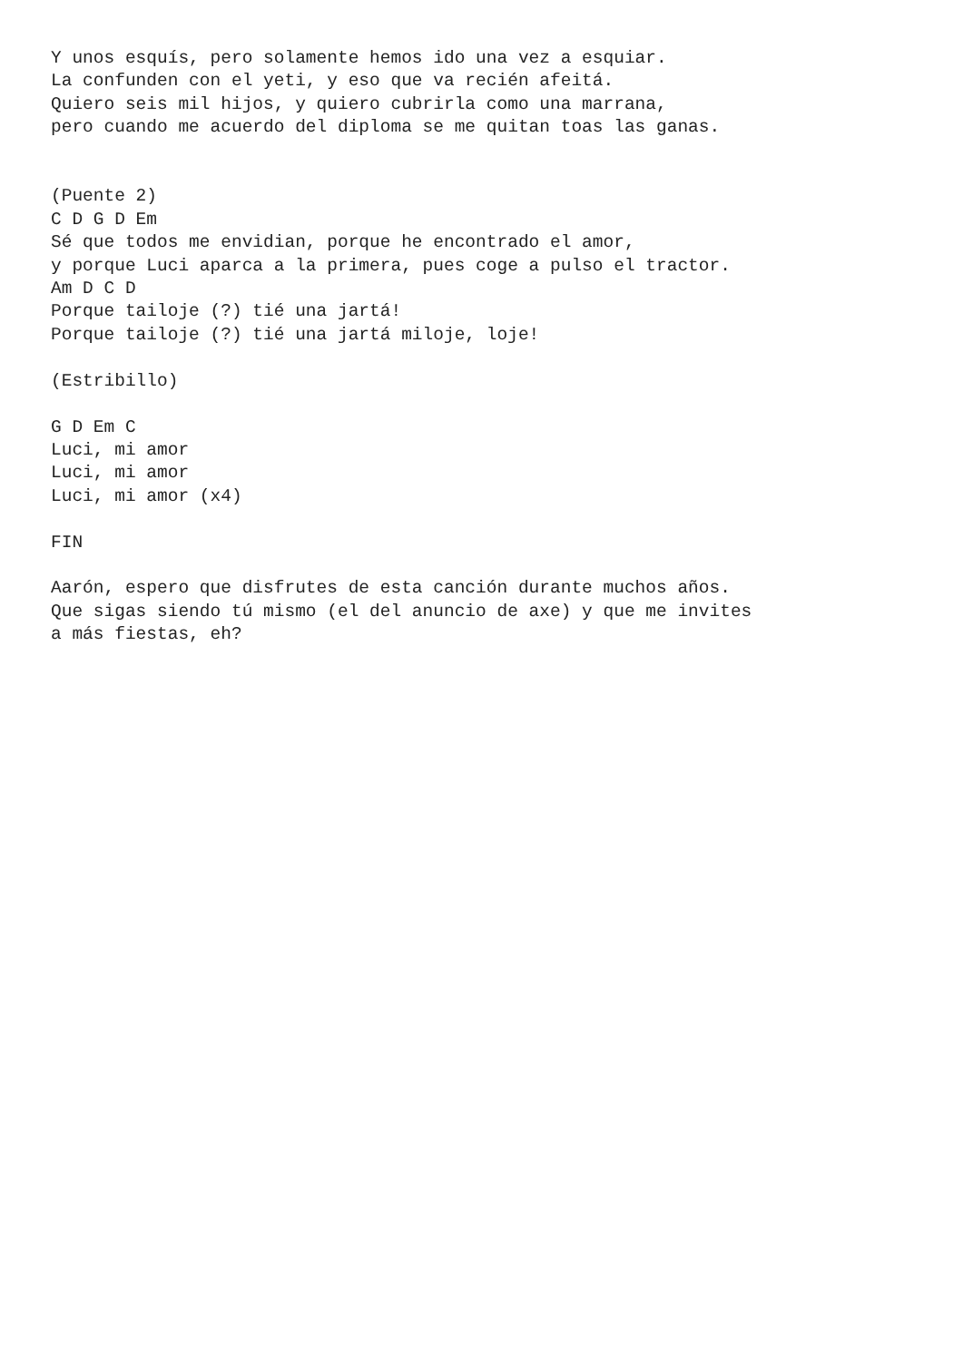Y unos esquís, pero solamente hemos ido una vez a esquiar.
La confunden con el yeti, y eso que va recién afeitá.
Quiero seis mil hijos, y quiero cubrirla como una marrana,
pero cuando me acuerdo del diploma se me quitan toas las ganas.


(Puente 2)
C D G D Em
Sé que todos me envidian, porque he encontrado el amor,
y porque Luci aparca a la primera, pues coge a pulso el tractor.
Am D C D
Porque tailoje (?) tié una jartá!
Porque tailoje (?) tié una jartá miloje, loje!

(Estribillo)

G D Em C
Luci, mi amor
Luci, mi amor
Luci, mi amor (x4)

FIN

Aarón, espero que disfrutes de esta canción durante muchos años.
Que sigas siendo tú mismo (el del anuncio de axe) y que me invites
a más fiestas, eh?